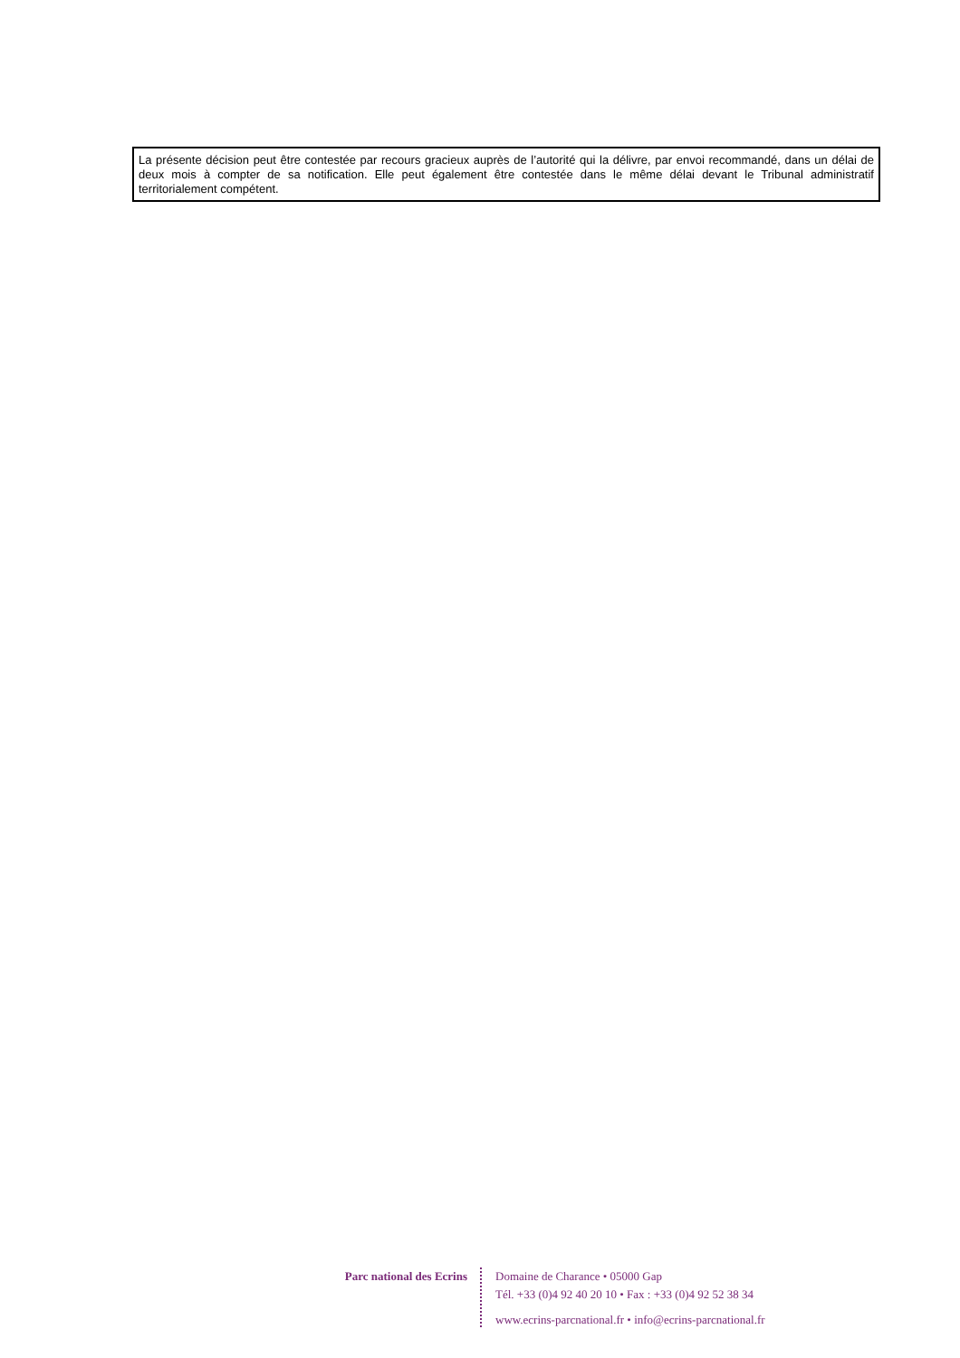La présente décision peut être contestée par recours gracieux auprès de l’autorité qui la délivre, par envoi recommandé, dans un délai de deux mois à compter de sa notification. Elle peut également être contestée dans le même délai devant le Tribunal administratif territorialement compétent.
Parc national des Ecrins
Domaine de Charance • 05000 Gap
Tél. +33 (0)4 92 40 20 10 • Fax : +33 (0)4 92 52 38 34
www.ecrins-parcnational.fr • info@ecrins-parcnational.fr